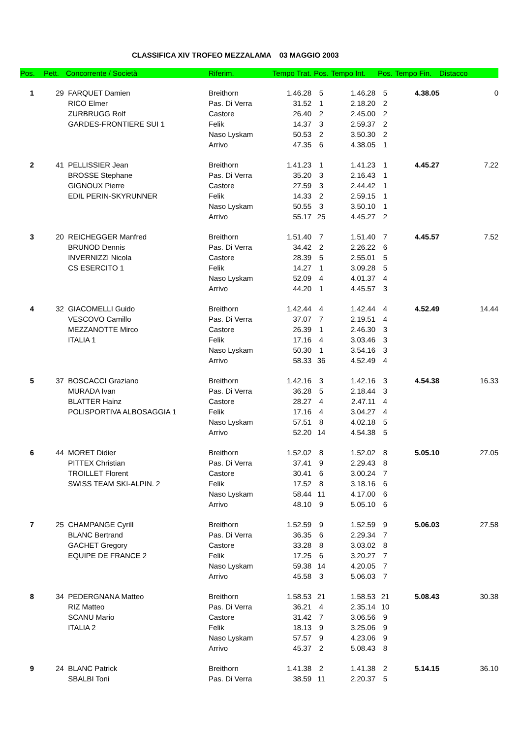CLASSIFICA XIV TROFEO MEZZALAMA 03 MAGGIO 2003
| Pos. | Pett. | Concorrente / Società | Riferim. | Tempo Trat. | Pos. | Tempo Int. | Pos. | Tempo Fin. | Distacco |
| --- | --- | --- | --- | --- | --- | --- | --- | --- | --- |
| 1 | 29 | FARQUET Damien | Breithorn | 1.46.28 | 5 | 1.46.28 | 5 | 4.38.05 | 0 |
| | | RICO Elmer | Pas. Di Verra | 31.52 | 1 | 2.18.20 | 2 | | |
| | | ZURBRUGG Rolf | Castore | 26.40 | 2 | 2.45.00 | 2 | | |
| | | GARDES-FRONTIERE SUI 1 | Felik | 14.37 | 3 | 2.59.37 | 2 | | |
| | | | Naso Lyskam | 50.53 | 2 | 3.50.30 | 2 | | |
| | | | Arrivo | 47.35 | 6 | 4.38.05 | 1 | | |
| 2 | 41 | PELLISSIER Jean | Breithorn | 1.41.23 | 1 | 1.41.23 | 1 | 4.45.27 | 7.22 |
| | | BROSSE Stephane | Pas. Di Verra | 35.20 | 3 | 2.16.43 | 1 | | |
| | | GIGNOUX Pierre | Castore | 27.59 | 3 | 2.44.42 | 1 | | |
| | | EDIL PERIN-SKYRUNNER | Felik | 14.33 | 2 | 2.59.15 | 1 | | |
| | | | Naso Lyskam | 50.55 | 3 | 3.50.10 | 1 | | |
| | | | Arrivo | 55.17 | 25 | 4.45.27 | 2 | | |
| 3 | 20 | REICHEGGER Manfred | Breithorn | 1.51.40 | 7 | 1.51.40 | 7 | 4.45.57 | 7.52 |
| | | BRUNOD Dennis | Pas. Di Verra | 34.42 | 2 | 2.26.22 | 6 | | |
| | | INVERNIZZI Nicola | Castore | 28.39 | 5 | 2.55.01 | 5 | | |
| | | CS ESERCITO 1 | Felik | 14.27 | 1 | 3.09.28 | 5 | | |
| | | | Naso Lyskam | 52.09 | 4 | 4.01.37 | 4 | | |
| | | | Arrivo | 44.20 | 1 | 4.45.57 | 3 | | |
| 4 | 32 | GIACOMELLI Guido | Breithorn | 1.42.44 | 4 | 1.42.44 | 4 | 4.52.49 | 14.44 |
| | | VESCOVO Camillo | Pas. Di Verra | 37.07 | 7 | 2.19.51 | 4 | | |
| | | MEZZANOTTE Mirco | Castore | 26.39 | 1 | 2.46.30 | 3 | | |
| | | ITALIA 1 | Felik | 17.16 | 4 | 3.03.46 | 3 | | |
| | | | Naso Lyskam | 50.30 | 1 | 3.54.16 | 3 | | |
| | | | Arrivo | 58.33 | 36 | 4.52.49 | 4 | | |
| 5 | 37 | BOSCACCI Graziano | Breithorn | 1.42.16 | 3 | 1.42.16 | 3 | 4.54.38 | 16.33 |
| | | MURADA Ivan | Pas. Di Verra | 36.28 | 5 | 2.18.44 | 3 | | |
| | | BLATTER Hainz | Castore | 28.27 | 4 | 2.47.11 | 4 | | |
| | | POLISPORTIVA ALBOSAGGIA 1 | Felik | 17.16 | 4 | 3.04.27 | 4 | | |
| | | | Naso Lyskam | 57.51 | 8 | 4.02.18 | 5 | | |
| | | | Arrivo | 52.20 | 14 | 4.54.38 | 5 | | |
| 6 | 44 | MORET Didier | Breithorn | 1.52.02 | 8 | 1.52.02 | 8 | 5.05.10 | 27.05 |
| | | PITTEX Christian | Pas. Di Verra | 37.41 | 9 | 2.29.43 | 8 | | |
| | | TROILLET Florent | Castore | 30.41 | 6 | 3.00.24 | 7 | | |
| | | SWISS TEAM SKI-ALPIN. 2 | Felik | 17.52 | 8 | 3.18.16 | 6 | | |
| | | | Naso Lyskam | 58.44 | 11 | 4.17.00 | 6 | | |
| | | | Arrivo | 48.10 | 9 | 5.05.10 | 6 | | |
| 7 | 25 | CHAMPANGE Cyrill | Breithorn | 1.52.59 | 9 | 1.52.59 | 9 | 5.06.03 | 27.58 |
| | | BLANC Bertrand | Pas. Di Verra | 36.35 | 6 | 2.29.34 | 7 | | |
| | | GACHET Gregory | Castore | 33.28 | 8 | 3.03.02 | 8 | | |
| | | EQUIPE DE FRANCE 2 | Felik | 17.25 | 6 | 3.20.27 | 7 | | |
| | | | Naso Lyskam | 59.38 | 14 | 4.20.05 | 7 | | |
| | | | Arrivo | 45.58 | 3 | 5.06.03 | 7 | | |
| 8 | 34 | PEDERGNANA Matteo | Breithorn | 1.58.53 | 21 | 1.58.53 | 21 | 5.08.43 | 30.38 |
| | | RIZ Matteo | Pas. Di Verra | 36.21 | 4 | 2.35.14 | 10 | | |
| | | SCANU Mario | Castore | 31.42 | 7 | 3.06.56 | 9 | | |
| | | ITALIA 2 | Felik | 18.13 | 9 | 3.25.06 | 9 | | |
| | | | Naso Lyskam | 57.57 | 9 | 4.23.06 | 9 | | |
| | | | Arrivo | 45.37 | 2 | 5.08.43 | 8 | | |
| 9 | 24 | BLANC Patrick | Breithorn | 1.41.38 | 2 | 1.41.38 | 2 | 5.14.15 | 36.10 |
| | | SBALBI Toni | Pas. Di Verra | 38.59 | 11 | 2.20.37 | 5 | | |